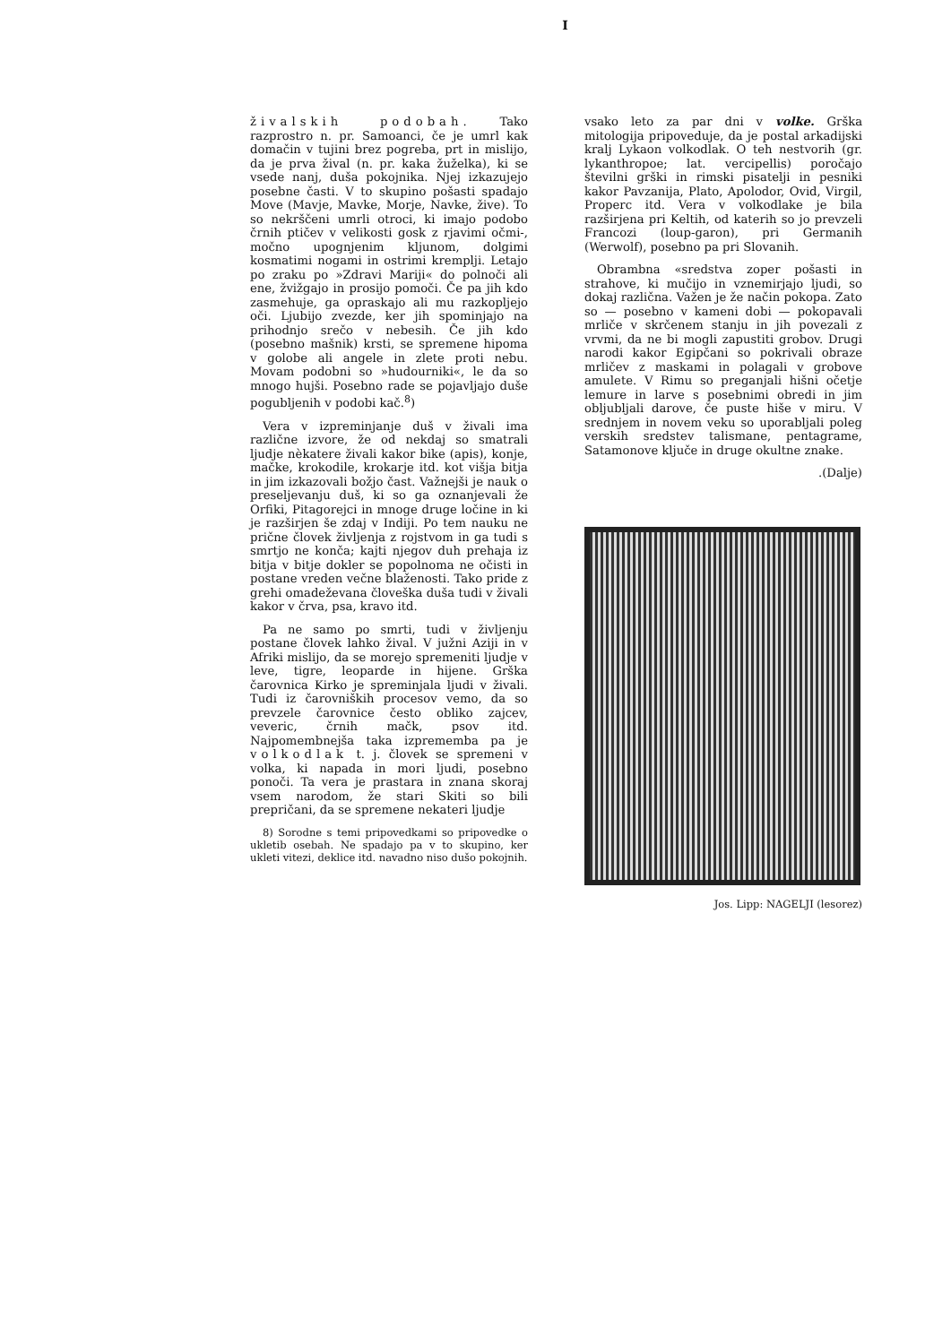I
živalskih podobah. Tako razprostro n. pr. Samoanci, če je umrl kak domačin v tujini brez pogreba, prt in mislijo, da je prva žival (n. pr. kaka žuželka), ki se vsede nanj, duša pokojnika. Njej izkazujejo posebne časti. V to skupino pošasti spadajo Move (Mavje, Mavke, Morje, Navke, žive). To so nekrščeni umrli otroci, ki imajo podobo črnih ptičev v velikosti gosk z rjavimi očmi-, močno upognjenim kljunom, dolgimi kosmatimi nogami in ostrimi kremplji. Letajo po zraku po »Zdravi Mariji« do polnoči ali ene, žvižgajo in prosijo pomoči. Če pa jih kdo zasmehuje, ga opraskajo ali mu razkopljejo oči. Ljubijo zvezde, ker jih spominjajo na prihodnjo srečo v nebesih. Če jih kdo (posebno mašnik) krsti, se spremene hipoma v golobe ali angele in zlete proti nebu. Movam podobni so »hudourniki«, le da so mnogo hujši. Posebno rade se pojavljajo duše pogubljenih v podobi kač.<sup>8</sup>)
Vera v izpreminjanje duš v živali ima različne izvore, že od nekdaj so smatrali ljudje nèkatere živali kakor bike (apis), konje, mačke, krokodile, krokarje itd. kot višja bitja in jim izkazovali božjo čast. Važnejši je nauk o preseljevanju duš, ki so ga oznanjevali že Orfiki, Pitagorejci in mnoge druge ločine in ki je razširjen še zdaj v Indiji. Po tem nauku ne prične človek življenja z rojstvom in ga tudi s smrtjo ne konča; kajti njegov duh prehaja iz bitja v bitje dokler se popolnoma ne očisti in postane vreden večne blaženosti. Tako pride z grehi omadeževana človeška duša tudi v živali kakor v črva, psa, kravo itd.
Pa ne samo po smrti, tudi v življenju postane človek lahko žival. V južni Aziji in v Afriki mislijo, da se morejo spremeniti ljudje v leve, tigre, leoparde in hijene. Grška čarovnica Kirko je spreminjala ljudi v živali. Tudi iz čarovniških procesov vemo, da so prevzele čarovnice često obliko zajcev, veveric, črnih mačk, psov itd. Najpomembnejša taka izprememba pa je volkodlak t. j. človek se spremeni v volka, ki napada in mori ljudi, posebno ponoči. Ta vera je prastara in znana skoraj vsem narodom, že stari Skiti so bili prepričani, da se spremene nekateri ljudje
8) Sorodne s temi pripovedkami so pripovedke o ukletib osebah. Ne spadajo pa v to skupino, ker ukleti vitezi, deklice itd. navadno niso dušo pokojnih.
vsako leto za par dni v volke. Grška mitologija pripoveduje, da je postal arkadijski kralj Lykaon volkodlak. O teh nestvorih (gr. lykanthropoe; lat. vercipellis) poročajo številni grški in rimski pisatelji in pesniki kakor Pavzanija, Plato, Apolodor, Ovid, Virgil, Properc itd. Vera v volkodlake je bila razširjena pri Keltih, od katerih so jo prevzeli Francozi (loup-garon), pri Germanih (Werwolf), posebno pa pri Slovanih.
Obrambna «sredstva zoper pošasti in strahove, ki mučijo in vznemirjajo ljudi, so dokaj različna. Važen je že način pokopa. Zato so — posebno v kameni dobi — pokopavali mrliče v skrčenem stanju in jih povezali z vrvmi, da ne bi mogli zapustiti grobov. Drugi narodi kakor Egipčani so pokrivali obraze mrličev z maskami in polagali v grobove amulete. V Rimu so preganjali hišni očetje lemure in larve s posebnimi obredi in jim obljubljali darove, če puste hiše v miru. V srednjem in novem veku so uporabljali poleg verskih sredstev talismane, pentagrame, Satamonove ključe in druge okultne znake.
.(Dalje)
Jos. Lipp: NAGELJI (lesorez)